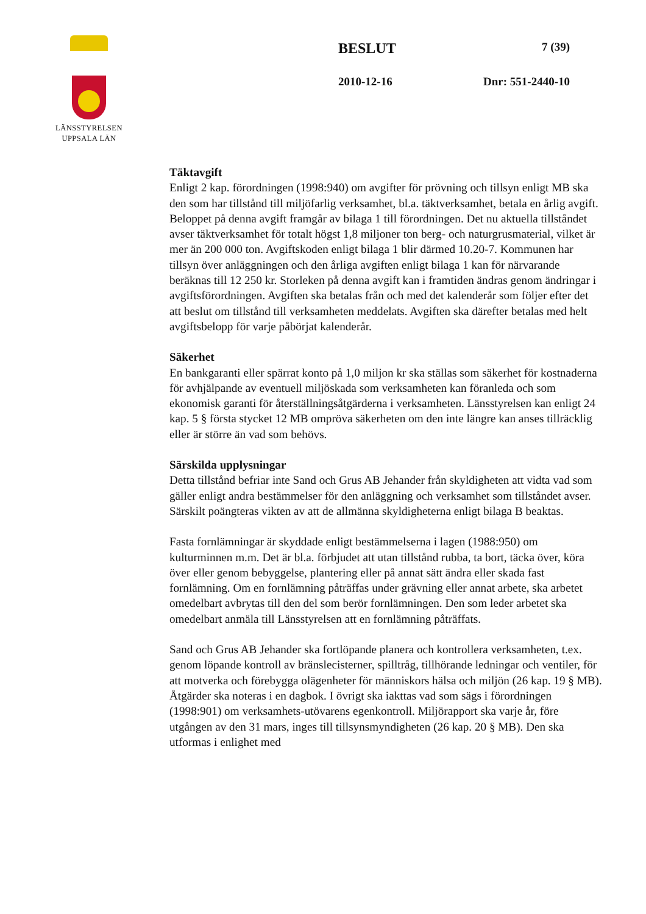LÄNSSTYRELSEN
UPPSALA LÄN
BESLUT 7 (39)
2010-12-16 Dnr: 551-2440-10
Täktavgift
Enligt 2 kap. förordningen (1998:940) om avgifter för prövning och tillsyn enligt MB ska den som har tillstånd till miljöfarlig verksamhet, bl.a. täktverksamhet, betala en årlig avgift. Beloppet på denna avgift framgår av bilaga 1 till förordningen. Det nu aktuella tillståndet avser täktverksamhet för totalt högst 1,8 miljoner ton berg- och naturgrusmaterial, vilket är mer än 200 000 ton. Avgiftskoden enligt bilaga 1 blir därmed 10.20-7. Kommunen har tillsyn över anläggningen och den årliga avgiften enligt bilaga 1 kan för närvarande beräknas till 12 250 kr. Storleken på denna avgift kan i framtiden ändras genom ändringar i avgiftsförordningen. Avgiften ska betalas från och med det kalenderår som följer efter det att beslut om tillstånd till verksamheten meddelats. Avgiften ska därefter betalas med helt avgiftsbelopp för varje påbörjat kalenderår.
Säkerhet
En bankgaranti eller spärrat konto på 1,0 miljon kr ska ställas som säkerhet för kostnaderna för avhjälpande av eventuell miljöskada som verksamheten kan föranleda och som ekonomisk garanti för återställningsåtgärderna i verksamheten. Länsstyrelsen kan enligt 24 kap. 5 § första stycket 12 MB ompröva säkerheten om den inte längre kan anses tillräcklig eller är större än vad som behövs.
Särskilda upplysningar
Detta tillstånd befriar inte Sand och Grus AB Jehander från skyldigheten att vidta vad som gäller enligt andra bestämmelser för den anläggning och verksamhet som tillståndet avser. Särskilt poängteras vikten av att de allmänna skyldigheterna enligt bilaga B beaktas.
Fasta fornlämningar är skyddade enligt bestämmelserna i lagen (1988:950) om kulturminnen m.m. Det är bl.a. förbjudet att utan tillstånd rubba, ta bort, täcka över, köra över eller genom bebyggelse, plantering eller på annat sätt ändra eller skada fast fornlämning. Om en fornlämning påträffas under grävning eller annat arbete, ska arbetet omedelbart avbrytas till den del som berör fornlämningen. Den som leder arbetet ska omedelbart anmäla till Länsstyrelsen att en fornlämning påträffats.
Sand och Grus AB Jehander ska fortlöpande planera och kontrollera verksamheten, t.ex. genom löpande kontroll av bränslecisterner, spilltråg, tillhörande ledningar och ventiler, för att motverka och förebygga olägenheter för människors hälsa och miljön (26 kap. 19 § MB). Åtgärder ska noteras i en dagbok. I övrigt ska iakttas vad som sägs i förordningen (1998:901) om verksamhets-utövarens egenkontroll. Miljörapport ska varje år, före utgången av den 31 mars, inges till tillsynsmyndigheten (26 kap. 20 § MB). Den ska utformas i enlighet med